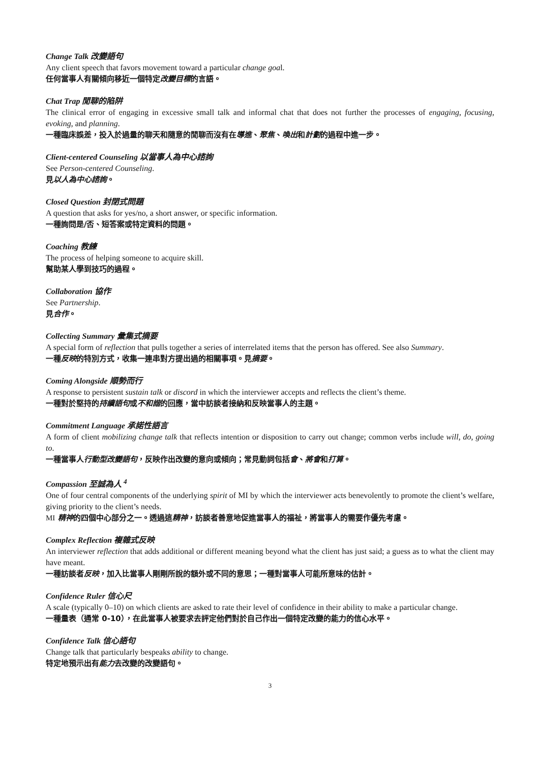Change Talk 改變語句
Any client speech that favors movement toward a particular change goal.
任何當事人有關傾向移近一個特定改變目標的言語。
Chat Trap 閒聊的陷阱
The clinical error of engaging in excessive small talk and informal chat that does not further the processes of engaging, focusing, evoking, and planning.
一種臨床誤差，投入於過量的聊天和隨意的閒聊而沒有在導進、聚焦、喚出和計劃的過程中進一步。
Client-centered Counseling 以當事人為中心諮詢
See Person-centered Counseling.
見以人為中心諮詢。
Closed Question 封閉式問題
A question that asks for yes/no, a short answer, or specific information.
一種詢問是/否、短答案或特定資料的問題。
Coaching 教練
The process of helping someone to acquire skill.
幫助某人學到技巧的過程。
Collaboration 協作
See Partnership.
見合作。
Collecting Summary 彙集式摘要
A special form of reflection that pulls together a series of interrelated items that the person has offered. See also Summary.
一種反映的特別方式，收集一連串對方提出過的相關事項。見摘要。
Coming Alongside 順勢而行
A response to persistent sustain talk or discord in which the interviewer accepts and reflects the client’s theme.
一種對於堅持的持續語句或不和諧的回應，當中訪談者接納和反映當事人的主題。
Commitment Language 承諾性語言
A form of client mobilizing change talk that reflects intention or disposition to carry out change; common verbs include will, do, going to.
一種當事人行動型改變語句，反映作出改變的意向或傾向；常見動詞包括會、將會和打算。
Compassion 至誠為人 <sup>4</sup>
One of four central components of the underlying spirit of MI by which the interviewer acts benevolently to promote the client’s welfare, giving priority to the client’s needs.
MI 精神的四個中心部分之一。透過這精神，訪談者善意地促進當事人的福祉，將當事人的需要作優先考慮。
Complex Reflection 複雜式反映
An interviewer reflection that adds additional or different meaning beyond what the client has just said; a guess as to what the client may have meant.
一種訪談者反映，加入比當事人剛剛所說的額外或不同的意思；一種對當事人可能所意味的估計。
Confidence Ruler 信心尺
A scale (typically 0–10) on which clients are asked to rate their level of confidence in their ability to make a particular change.
一種量表（通常 0-10），在此當事人被要求去評定他們對於自己作出一個特定改變的能力的信心水平。
Confidence Talk 信心語句
Change talk that particularly bespeaks ability to change.
特定地預示出有能力去改變的改變語句。
3